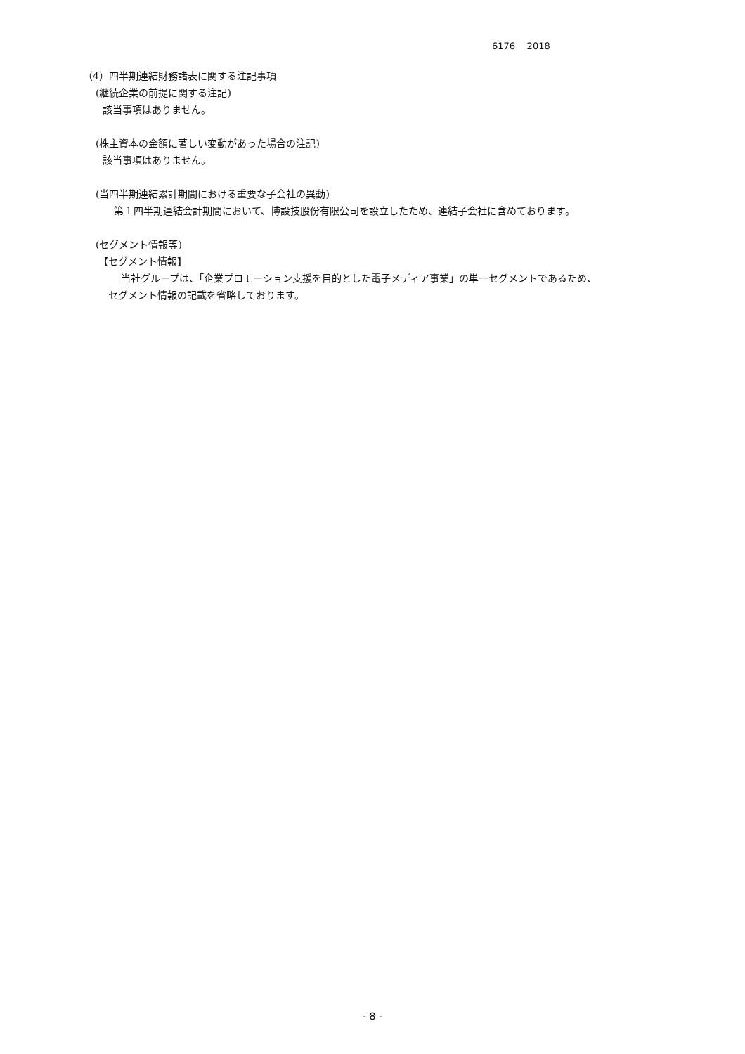6176 2018
（4）四半期連結財務諸表に関する注記事項
(継続企業の前提に関する注記)
該当事項はありません。
(株主資本の金額に著しい変動があった場合の注記)
該当事項はありません。
(当四半期連結累計期間における重要な子会社の異動)
第１四半期連結会計期間において、博設技股份有限公司を設立したため、連結子会社に含めております。
(セグメント情報等)
【セグメント情報】
当社グループは、「企業プロモーション支援を目的とした電子メディア事業」の単一セグメントであるため、
セグメント情報の記載を省略しております。
- 8 -